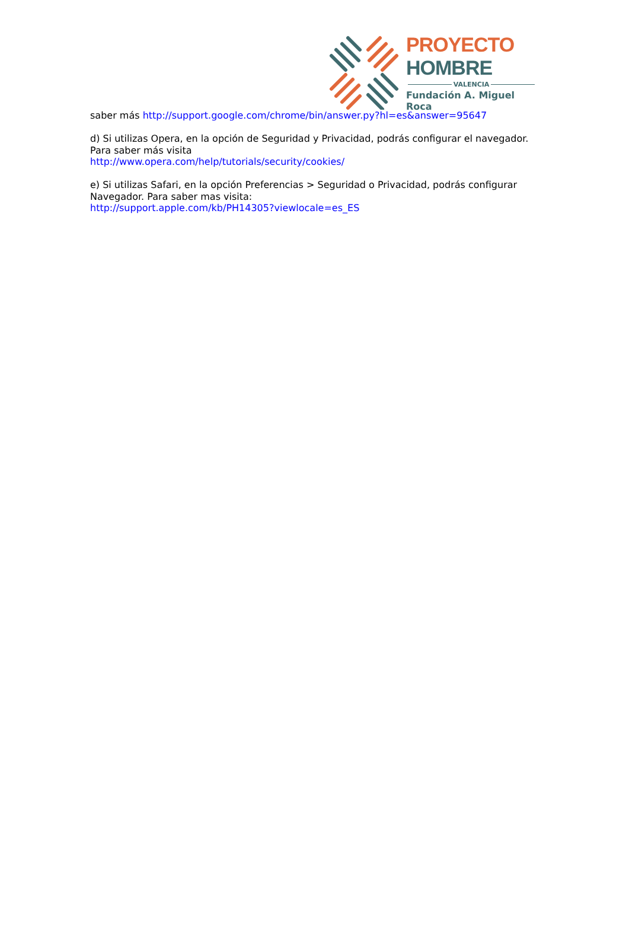PROYECTO HOMBRE
VALENCIA
Fundación A. Miguel Roca
saber más http://support.google.com/chrome/bin/answer.py?hl=es&answer=95647
d) Si utilizas Opera, en la opción de Seguridad y Privacidad, podrás configurar el navegador. Para saber más visita
http://www.opera.com/help/tutorials/security/cookies/
e) Si utilizas Safari, en la opción Preferencias > Seguridad o Privacidad, podrás configurar Navegador. Para saber mas visita:
http://support.apple.com/kb/PH14305?viewlocale=es_ES